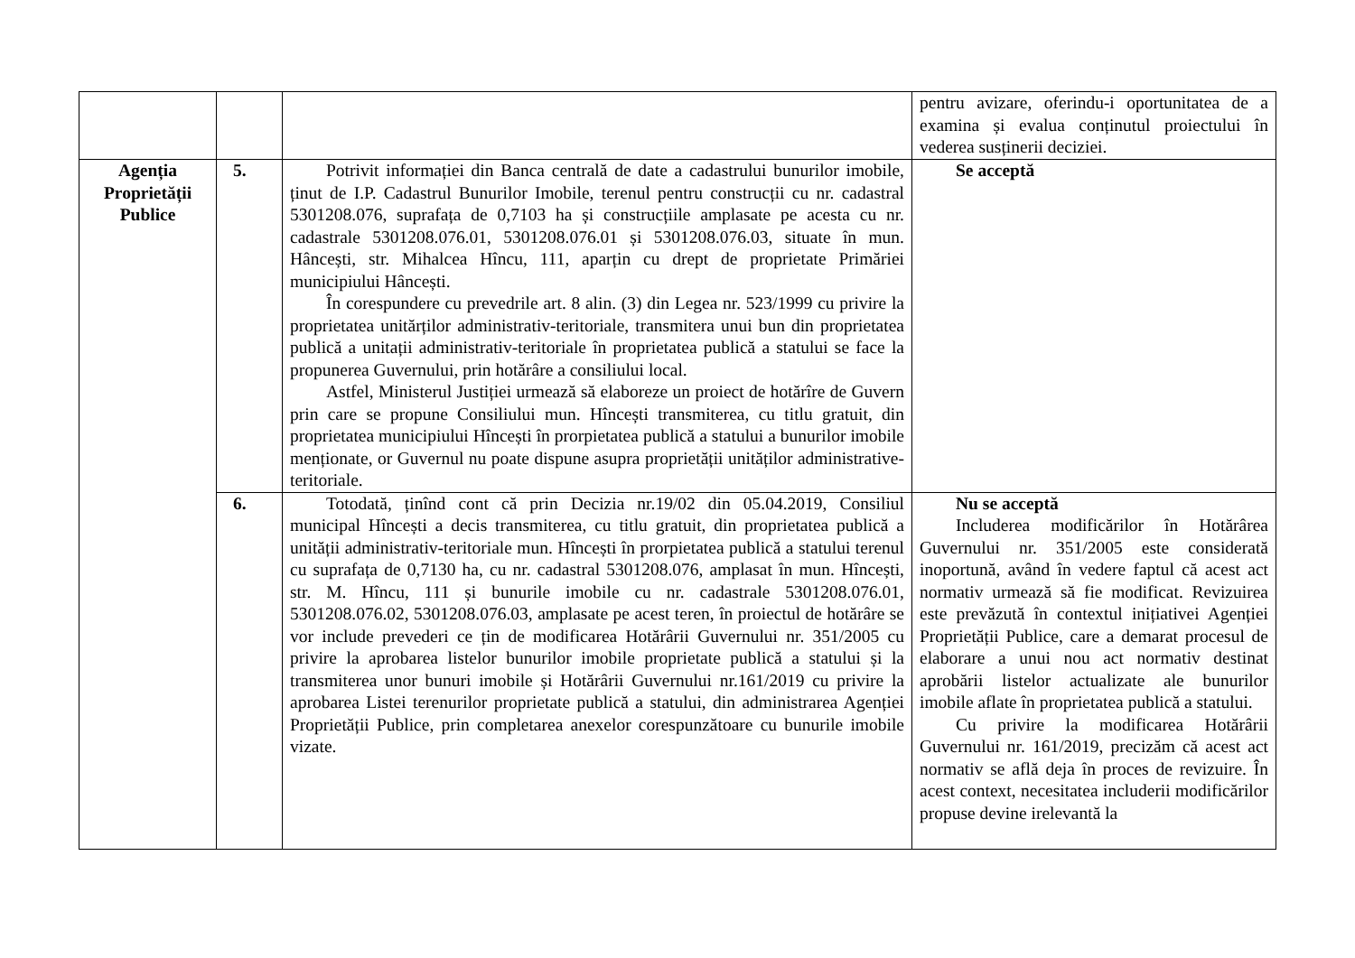| | | | pentru avizare, oferindu-i oportunitatea de a examina și evalua conținutul proiectului în vederea susținerii deciziei. |
| Agenția Proprietății Publice | 5. | Potrivit informației din Banca centrală de date a cadastrului bunurilor imobile, ținut de I.P. Cadastrul Bunurilor Imobile, terenul pentru construcții cu nr. cadastral 5301208.076, suprafața de 0,7103 ha și construcțiile amplasate pe acesta cu nr. cadastrale 5301208.076.01, 5301208.076.01 și 5301208.076.03, situate în mun. Hâncești, str. Mihalcea Hîncu, 111, aparțin cu drept de proprietate Primăriei municipiului Hâncești. În corespundere cu prevedrile art. 8 alin. (3) din Legea nr. 523/1999 cu privire la proprietatea unitărților administrativ-teritoriale, transmitera unui bun din proprietatea publică a unitații administrativ-teritoriale în proprietatea publică a statului se face la propunerea Guvernului, prin hotărâre a consiliului local. Astfel, Ministerul Justiției urmează să elaboreze un proiect de hotărîre de Guvern prin care se propune Consiliului mun. Hîncești transmiterea, cu titlu gratuit, din proprietatea municipiului Hîncești în prorpietatea publică a statului a bunurilor imobile menționate, or Guvernul nu poate dispune asupra proprietății unităților administrative-teritoriale. | Se acceptă |
| | 6. | Totodată, ținînd cont că prin Decizia nr.19/02 din 05.04.2019, Consiliul municipal Hîncești a decis transmiterea, cu titlu gratuit, din proprietatea publică a unității administrativ-teritoriale mun. Hîncești în prorpietatea publică a statului terenul cu suprafața de 0,7130 ha, cu nr. cadastral 5301208.076, amplasat în mun. Hîncești, str. M. Hîncu, 111 și bunurile imobile cu nr. cadastrale 5301208.076.01, 5301208.076.02, 5301208.076.03, amplasate pe acest teren, în proiectul de hotărâre se vor include prevederi ce țin de modificarea Hotărârii Guvernului nr. 351/2005 cu privire la aprobarea listelor bunurilor imobile proprietate publică a statului și la transmiterea unor bunuri imobile și Hotărârii Guvernului nr.161/2019 cu privire la aprobarea Listei terenurilor proprietate publică a statului, din administrarea Agenției Proprietății Publice, prin completarea anexelor corespunzătoare cu bunurile imobile vizate. | Nu se acceptă Includerea modificărilor în Hotărârea Guvernului nr. 351/2005 este considerată inoportună, având în vedere faptul că acest act normativ urmează să fie modificat. Revizuirea este prevăzută în contextul inițiativei Agenției Proprietății Publice, care a demarat procesul de elaborare a unui nou act normativ destinat aprobării listelor actualizate ale bunurilor imobile aflate în proprietatea publică a statului. Cu privire la modificarea Hotărârii Guvernului nr. 161/2019, precizăm că acest act normativ se află deja în proces de revizuire. În acest context, necesitatea includerii modificărilor propuse devine irelevantă la |